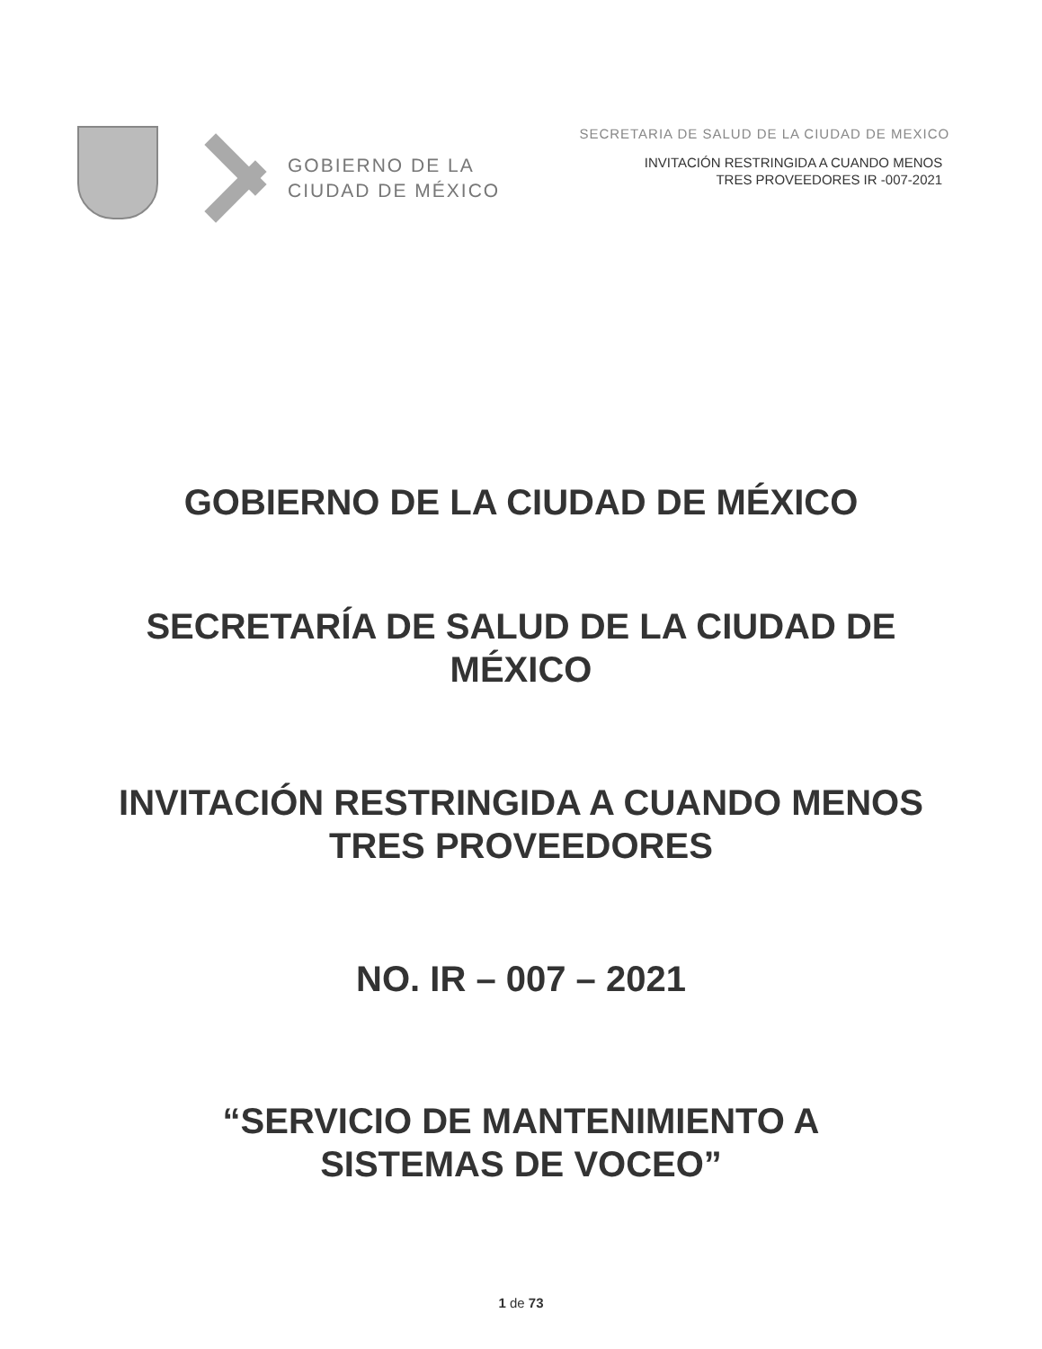GOBIERNO DE LA
CIUDAD DE MÉXICO
SECRETARIA DE SALUD DE LA CIUDAD DE MEXICO
INVITACIÓN RESTRINGIDA A CUANDO MENOS
TRES PROVEEDORES IR -007-2021
GOBIERNO DE LA CIUDAD DE MÉXICO
SECRETARÍA DE SALUD DE LA CIUDAD DE
MÉXICO
INVITACIÓN RESTRINGIDA A CUANDO MENOS
TRES PROVEEDORES
NO. IR – 007 – 2021
“SERVICIO DE MANTENIMIENTO A
SISTEMAS DE VOCEO”
1 de 73